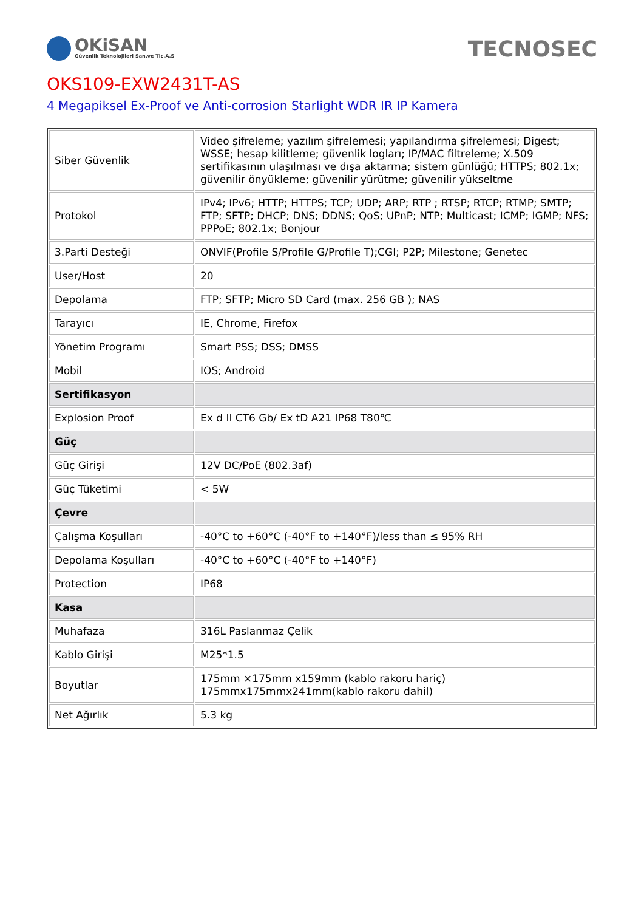OKiSAN
Güvenlik Teknolojileri San.ve Tic.A.S
TECNOSEC
OKS109-EXW2431T-AS
4 Megapiksel Ex-Proof ve Anti-corrosion Starlight WDR IR IP Kamera
| Siber Güvenlik | Video şifreleme; yazılım şifrelemesi; yapılandırma şifrelemesi; Digest; WSSE; hesap kilitleme; güvenlik logları; IP/MAC filtreleme; X.509 sertifikasının ulaşılması ve dışa aktarma; sistem günlüğü; HTTPS; 802.1x; güvenilir önyükleme; güvenilir yürütme; güvenilir yükseltme |
| Protokol | IPv4; IPv6; HTTP; HTTPS; TCP; UDP; ARP; RTP ; RTSP; RTCP; RTMP; SMTP; FTP; SFTP; DHCP; DNS; DDNS; QoS; UPnP; NTP; Multicast; ICMP; IGMP; NFS; PPPoE; 802.1x; Bonjour |
| 3.Parti Desteği | ONVIF(Profile S/Profile G/Profile T);CGI; P2P; Milestone; Genetec |
| User/Host | 20 |
| Depolama | FTP; SFTP; Micro SD Card (max. 256 GB ); NAS |
| Tarayıcı | IE, Chrome, Firefox |
| Yönetim Programı | Smart PSS; DSS; DMSS |
| Mobil | IOS; Android |
| Sertifikasyon | |
| Explosion Proof | Ex d II CT6 Gb/ Ex tD A21 IP68 T80℃ |
| Güç | |
| Güç Girişi | 12V DC/PoE (802.3af) |
| Güç Tüketimi | < 5W |
| Çevre | |
| Çalışma Koşulları | -40°C to +60°C (-40°F to +140°F)/less than ≤ 95% RH |
| Depolama Koşulları | -40°C to +60°C (-40°F to +140°F) |
| Protection | IP68 |
| Kasa | |
| Muhafaza | 316L Paslanmaz Çelik |
| Kablo Girişi | M25*1.5 |
| Boyutlar | 175mm ×175mm x159mm (kablo rakoru hariç) 175mmx175mmx241mm(kablo rakoru dahil) |
| Net Ağırlık | 5.3 kg |